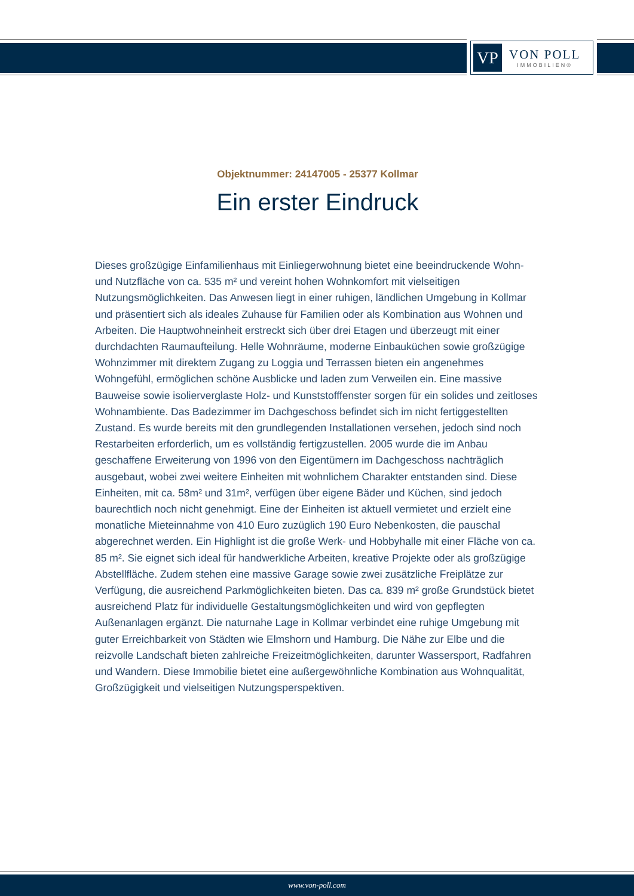VP
VON POLL
IMMOBILIEN®
Objektnummer: 24147005 - 25377 Kollmar
Ein erster Eindruck
Dieses großzügige Einfamilienhaus mit Einliegerwohnung bietet eine beeindruckende Wohn- und Nutzfläche von ca. 535 m² und vereint hohen Wohnkomfort mit vielseitigen Nutzungsmöglichkeiten. Das Anwesen liegt in einer ruhigen, ländlichen Umgebung in Kollmar und präsentiert sich als ideales Zuhause für Familien oder als Kombination aus Wohnen und Arbeiten. Die Hauptwohneinheit erstreckt sich über drei Etagen und überzeugt mit einer durchdachten Raumaufteilung. Helle Wohnräume, moderne Einbauküchen sowie großzügige Wohnzimmer mit direktem Zugang zu Loggia und Terrassen bieten ein angenehmes Wohngefühl, ermöglichen schöne Ausblicke und laden zum Verweilen ein. Eine massive Bauweise sowie isolierverglaste Holz- und Kunststofffenster sorgen für ein solides und zeitloses Wohnambiente. Das Badezimmer im Dachgeschoss befindet sich im nicht fertiggestellten Zustand. Es wurde bereits mit den grundlegenden Installationen versehen, jedoch sind noch Restarbeiten erforderlich, um es vollständig fertigzustellen. 2005 wurde die im Anbau geschaffene Erweiterung von 1996 von den Eigentümern im Dachgeschoss nachträglich ausgebaut, wobei zwei weitere Einheiten mit wohnlichem Charakter entstanden sind. Diese Einheiten, mit ca. 58m² und 31m², verfügen über eigene Bäder und Küchen, sind jedoch baurechtlich noch nicht genehmigt. Eine der Einheiten ist aktuell vermietet und erzielt eine monatliche Mieteinnahme von 410 Euro zuzüglich 190 Euro Nebenkosten, die pauschal abgerechnet werden. Ein Highlight ist die große Werk- und Hobbyhalle mit einer Fläche von ca. 85 m². Sie eignet sich ideal für handwerkliche Arbeiten, kreative Projekte oder als großzügige Abstellfläche. Zudem stehen eine massive Garage sowie zwei zusätzliche Freiplätze zur Verfügung, die ausreichend Parkmöglichkeiten bieten. Das ca. 839 m² große Grundstück bietet ausreichend Platz für individuelle Gestaltungsmöglichkeiten und wird von gepflegten Außenanlagen ergänzt. Die naturnahe Lage in Kollmar verbindet eine ruhige Umgebung mit guter Erreichbarkeit von Städten wie Elmshorn und Hamburg. Die Nähe zur Elbe und die reizvolle Landschaft bieten zahlreiche Freizeitmöglichkeiten, darunter Wassersport, Radfahren und Wandern. Diese Immobilie bietet eine außergewöhnliche Kombination aus Wohnqualität, Großzügigkeit und vielseitigen Nutzungsperspektiven.
www.von-poll.com